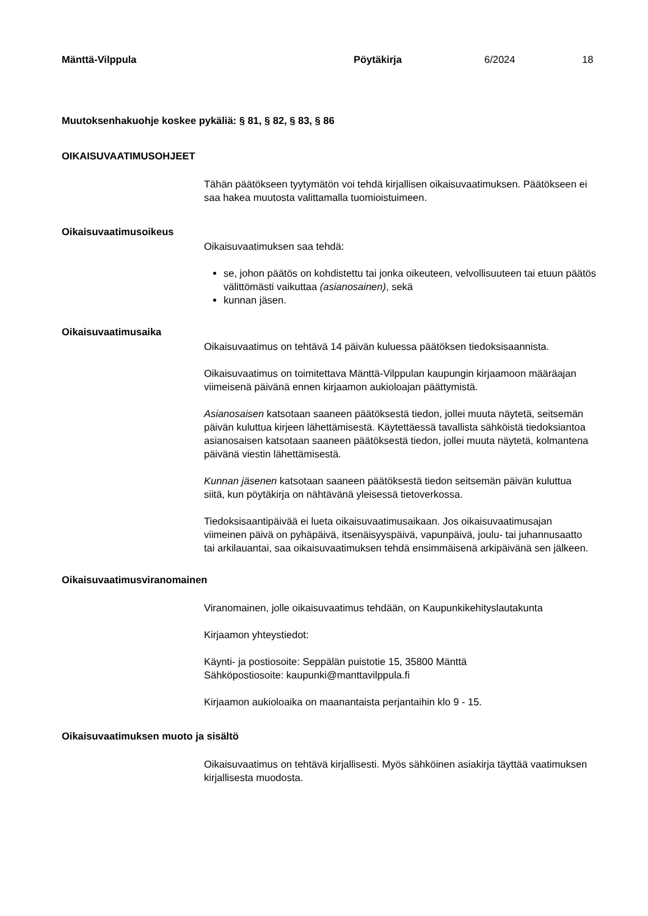Mänttä-Vilppula Pöytäkirja 6/2024 18
Muutoksenhakuohje koskee pykäliä: § 81, § 82, § 83, § 86
OIKAISUVAATIMUSOHJEET
Tähän päätökseen tyytymätön voi tehdä kirjallisen oikaisuvaatimuksen. Päätökseen ei saa hakea muutosta valittamalla tuomioistuimeen.
Oikaisuvaatimusoikeus
Oikaisuvaatimuksen saa tehdä:
se, johon päätös on kohdistettu tai jonka oikeuteen, velvollisuuteen tai etuun päätös välittömästi vaikuttaa (asianosainen), sekä
kunnan jäsen.
Oikaisuvaatimusaika
Oikaisuvaatimus on tehtävä 14 päivän kuluessa päätöksen tiedoksisaannista.
Oikaisuvaatimus on toimitettava Mänttä-Vilppulan kaupungin kirjaamoon määräajan viimeisenä päivänä ennen kirjaamon aukioloajan päättymistä.
Asianosaisen katsotaan saaneen päätöksestä tiedon, jollei muuta näytetä, seitsemän päivän kuluttua kirjeen lähettämisestä. Käytettäessä tavallista sähköistä tiedoksiantoa asianosaisen katsotaan saaneen päätöksestä tiedon, jollei muuta näytetä, kolmantena päivänä viestin lähettämisestä.
Kunnan jäsenen katsotaan saaneen päätöksestä tiedon seitsemän päivän kuluttua siitä, kun pöytäkirja on nähtävänä yleisessä tietoverkossa.
Tiedoksisaantipäivää ei lueta oikaisuvaatimusaikaan. Jos oikaisuvaatimusajan viimeinen päivä on pyhäpäivä, itsenäisyyspäivä, vapunpäivä, joulu- tai juhannusaatto tai arkilauantai, saa oikaisuvaatimuksen tehdä ensimmäisenä arkipäivänä sen jälkeen.
Oikaisuvaatimusviranomainen
Viranomainen, jolle oikaisuvaatimus tehdään, on Kaupunkikehityslautakunta
Kirjaamon yhteystiedot:
Käynti- ja postiosoite: Seppälän puistotie 15, 35800 Mänttä
Sähköpostiosoite: kaupunki@manttavilppula.fi
Kirjaamon aukioloaika on maanantaista perjantaihin klo 9 - 15.
Oikaisuvaatimuksen muoto ja sisältö
Oikaisuvaatimus on tehtävä kirjallisesti. Myös sähköinen asiakirja täyttää vaatimuksen kirjallisesta muodosta.